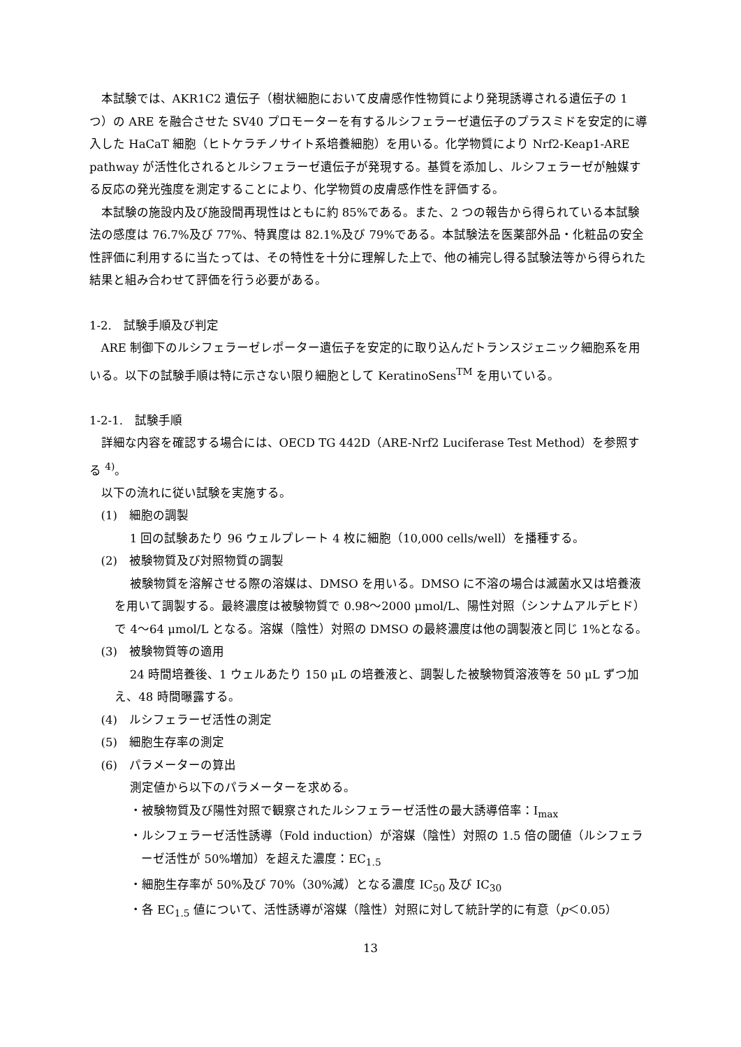本試験では、AKR1C2 遺伝子（樹状細胞において皮膚感作性物質により発現誘導される遺伝子の 1 つ）の ARE を融合させた SV40 プロモーターを有するルシフェラーゼ遺伝子のプラスミドを安定的に導入した HaCaT 細胞（ヒトケラチノサイト系培養細胞）を用いる。化学物質により Nrf2-Keap1-ARE pathway が活性化されるとルシフェラーゼ遺伝子が発現する。基質を添加し、ルシフェラーゼが触媒する反応の発光強度を測定することにより、化学物質の皮膚感作性を評価する。
本試験の施設内及び施設間再現性はともに約 85%である。また、2 つの報告から得られている本試験法の感度は 76.7%及び 77%、特異度は 82.1%及び 79%である。本試験法を医薬部外品・化粧品の安全性評価に利用するに当たっては、その特性を十分に理解した上で、他の補完し得る試験法等から得られた結果と組み合わせて評価を行う必要がある。
1-2.　試験手順及び判定
ARE 制御下のルシフェラーゼレポーター遺伝子を安定的に取り込んだトランスジェニック細胞系を用いる。以下の試験手順は特に示さない限り細胞として KeratinoSens<sup>TM</sup> を用いている。
1-2-1.　試験手順
詳細な内容を確認する場合には、OECD TG 442D（ARE-Nrf2 Luciferase Test Method）を参照する <sup>4)</sup>。
以下の流れに従い試験を実施する。
(1)　細胞の調製
1 回の試験あたり 96 ウェルプレート 4 枚に細胞（10,000 cells/well）を播種する。
(2)　被験物質及び対照物質の調製
被験物質を溶解させる際の溶媒は、DMSO を用いる。DMSO に不溶の場合は滅菌水又は培養液を用いて調製する。最終濃度は被験物質で 0.98～2000 μmol/L、陽性対照（シンナムアルデヒド）で 4～64 μmol/L となる。溶媒（陰性）対照の DMSO の最終濃度は他の調製液と同じ 1%となる。
(3)　被験物質等の適用
24 時間培養後、1 ウェルあたり 150 μL の培養液と、調製した被験物質溶液等を 50 μL ずつ加え、48 時間曝露する。
(4)　ルシフェラーゼ活性の測定
(5)　細胞生存率の測定
(6)　パラメーターの算出
測定値から以下のパラメーターを求める。
・被験物質及び陽性対照で観察されたルシフェラーゼ活性の最大誘導倍率：I<sub>max</sub>
・ルシフェラーゼ活性誘導（Fold induction）が溶媒（陰性）対照の 1.5 倍の閾値（ルシフェラーゼ活性が 50%増加）を超えた濃度：EC<sub>1.5</sub>
・細胞生存率が 50%及び 70%（30%減）となる濃度 IC<sub>50</sub> 及び IC<sub>30</sub>
・各 EC<sub>1.5</sub> 値について、活性誘導が溶媒（陰性）対照に対して統計学的に有意（p＜0.05）
13